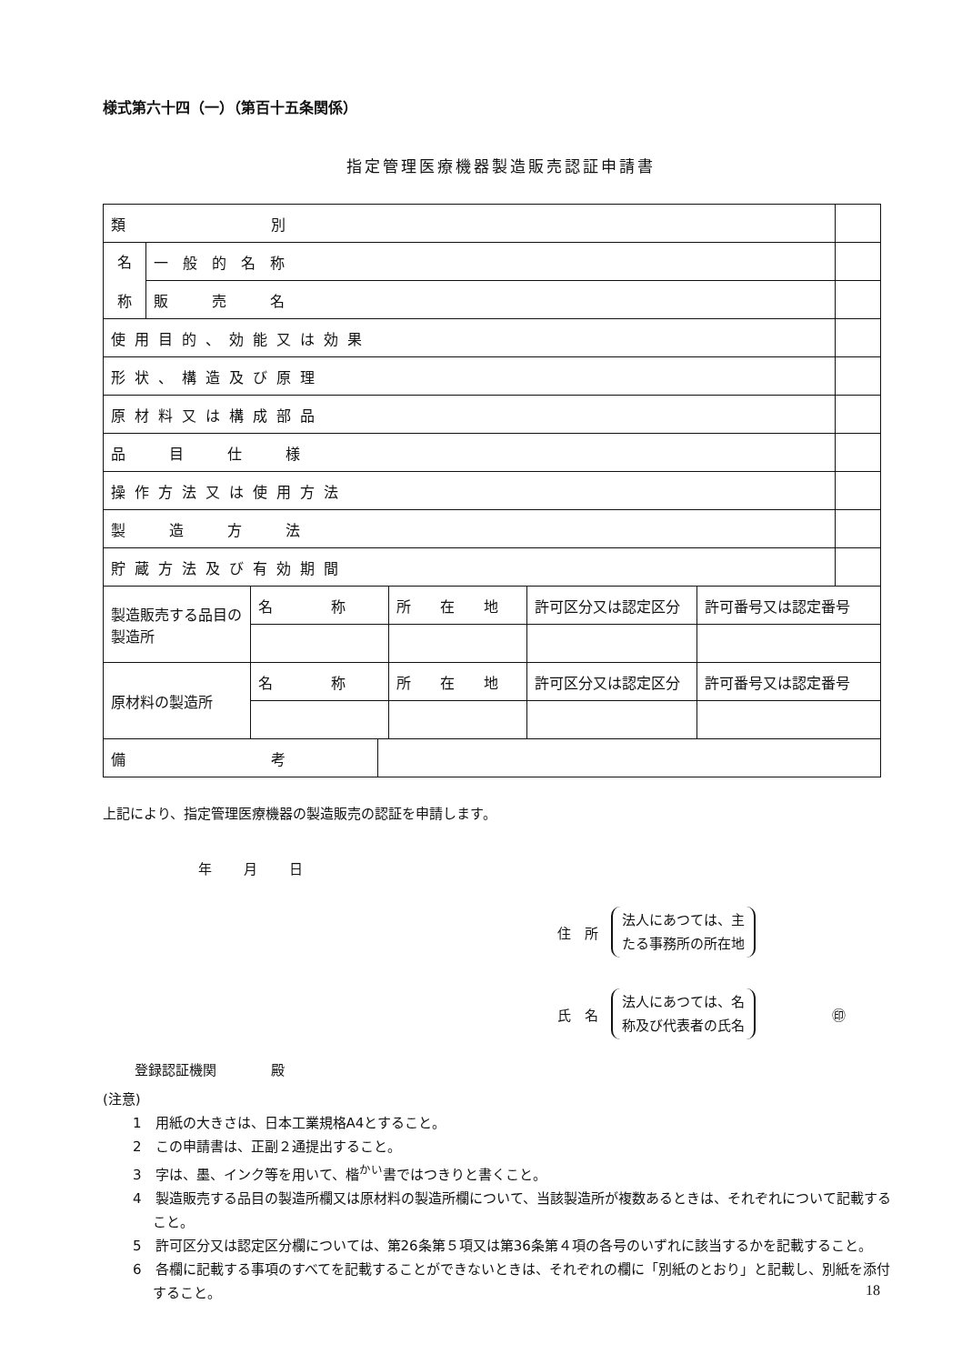様式第六十四（一）（第百十五条関係）
指定管理医療機器製造販売認証申請書
| 類 別 | | |
| 名 称 | 一 般 的 名 称 | |
| | 販 売 名 | |
| 使用目的、効能又は効果 | | |
| 形状、構造及び原理 | | |
| 原材料又は構成部品 | | |
| 品 目 仕 様 | | |
| 操作方法又は使用方法 | | |
| 製 造 方 法 | | |
| 貯蔵方法及び有効期間 | | |
| 製造販売する品目の製造所 | 名 称 | 所 在 地 | 許可区分又は認定区分 | 許可番号又は認定番号 |
| 原材料の製造所 | 名 称 | 所 在 地 | 許可区分又は認定区分 | 許可番号又は認定番号 |
| 備 考 | |
上記により、指定管理医療機器の製造販売の認証を申請します。
年 月 日
住　所 法人にあつては、主
たる事務所の所在地
氏　名 法人にあつては、名
称及び代表者の氏名 ㊞
登録認証機関　　　　殿
(注意)
1　用紙の大きさは、日本工業規格A4とすること。
2　この申請書は、正副２通提出すること。
3　字は、墨、インク等を用いて、楷<sup>かい</sup>書ではつきりと書くこと。
4　製造販売する品目の製造所欄又は原材料の製造所欄について、当該製造所が複数あるときは、それぞれについて記載すること。
5　許可区分又は認定区分欄については、第26条第５項又は第36条第４項の各号のいずれに該当するかを記載すること。
6　各欄に記載する事項のすべてを記載することができないときは、それぞれの欄に「別紙のとおり」と記載し、別紙を添付すること。
18